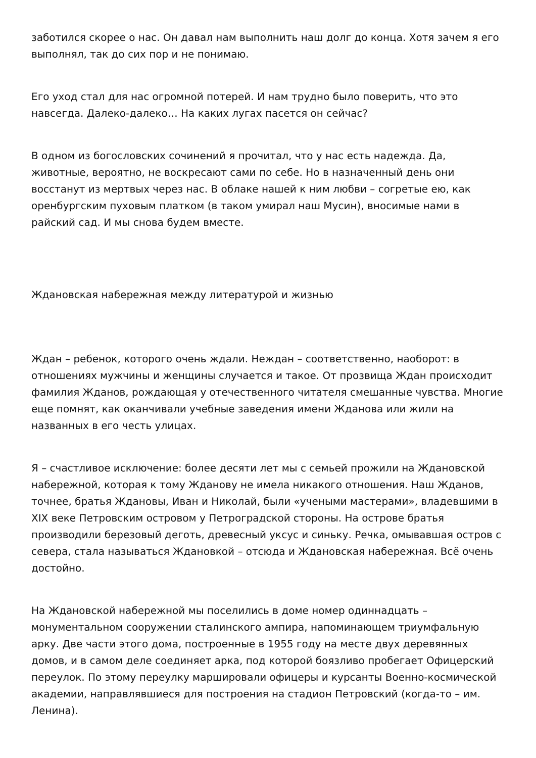заботился скорее о нас. Он давал нам выполнить наш долг до конца. Хотя зачем я его выполнял, так до сих пор и не понимаю.
Его уход стал для нас огромной потерей. И нам трудно было поверить, что это навсегда. Далеко-далеко… На каких лугах пасется он сейчас?
В одном из богословских сочинений я прочитал, что у нас есть надежда. Да, животные, вероятно, не воскресают сами по себе. Но в назначенный день они восстанут из мертвых через нас. В облаке нашей к ним любви – согретые ею, как оренбургским пуховым платком (в таком умирал наш Мусин), вносимые нами в райский сад. И мы снова будем вместе.
Ждановская набережная между литературой и жизнью
Ждан – ребенок, которого очень ждали. Неждан – соответственно, наоборот: в отношениях мужчины и женщины случается и такое. От прозвища Ждан происходит фамилия Жданов, рождающая у отечественного читателя смешанные чувства. Многие еще помнят, как оканчивали учебные заведения имени Жданова или жили на названных в его честь улицах.
Я – счастливое исключение: более десяти лет мы с семьей прожили на Ждановской набережной, которая к тому Жданову не имела никакого отношения. Наш Жданов, точнее, братья Ждановы, Иван и Николай, были «учеными мастерами», владевшими в XIX веке Петровским островом у Петроградской стороны. На острове братья производили березовый деготь, древесный уксус и синьку. Речка, омывавшая остров с севера, стала называться Ждановкой – отсюда и Ждановская набережная. Всё очень достойно.
На Ждановской набережной мы поселились в доме номер одиннадцать – монументальном сооружении сталинского ампира, напоминающем триумфальную арку. Две части этого дома, построенные в 1955 году на месте двух деревянных домов, и в самом деле соединяет арка, под которой боязливо пробегает Офицерский переулок. По этому переулку маршировали офицеры и курсанты Военно-космической академии, направлявшиеся для построения на стадион Петровский (когда-то – им. Ленина).